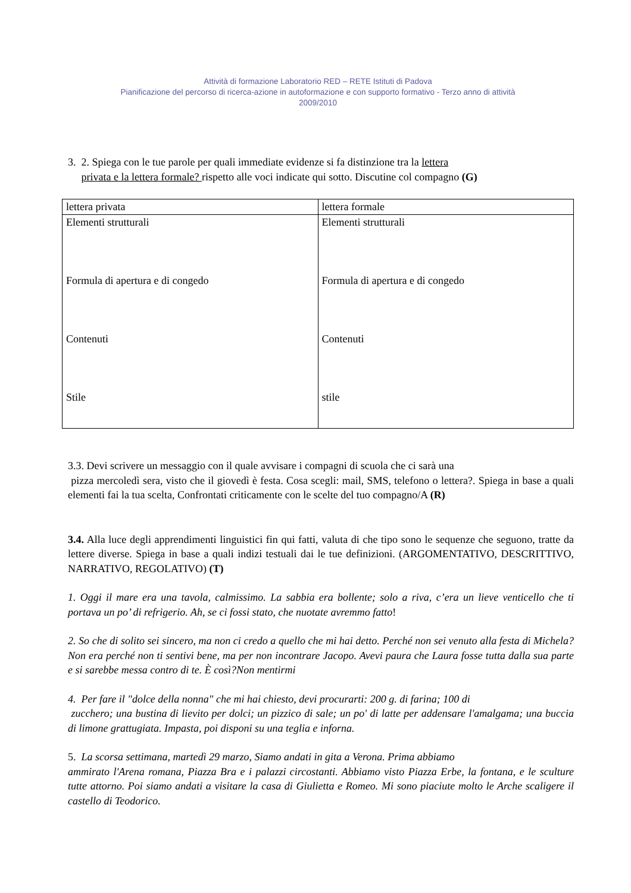Attività di formazione Laboratorio RED – RETE Istituti di Padova
Pianificazione del percorso di ricerca-azione in autoformazione e con supporto formativo - Terzo anno di attività
2009/2010
3. 2. Spiega con le tue parole per quali immediate evidenze si fa distinzione tra la lettera
privata e la lettera formale? rispetto alle voci indicate qui sotto. Discutine col compagno (G)
| lettera privata | lettera formale |
| Elementi strutturali Formula di apertura e di congedo Contenuti Stile | Elementi strutturali Formula di apertura e di congedo Contenuti stile |
3.3. Devi scrivere un messaggio con il quale avvisare i compagni di scuola che ci sarà una
pizza mercoledì sera, visto che il giovedì è festa. Cosa scegli: mail, SMS, telefono o lettera?. Spiega in base a quali elementi fai la tua scelta, Confrontati criticamente con le scelte del tuo compagno/A (R)
3.4. Alla luce degli apprendimenti linguistici fin qui fatti, valuta di che tipo sono le sequenze che seguono, tratte da lettere diverse. Spiega in base a quali indizi testuali dai le tue definizioni. (ARGOMENTATIVO, DESCRITTIVO, NARRATIVO, REGOLATIVO) (T)
1. Oggi il mare era una tavola, calmissimo. La sabbia era bollente; solo a riva, c’era un lieve venticello che ti portava un po’ di refrigerio. Ah, se ci fossi stato, che nuotate avremmo fatto!
2. So che di solito sei sincero, ma non ci credo a quello che mi hai detto. Perché non sei venuto alla festa di Michela? Non era perché non ti sentivi bene, ma per non incontrare Jacopo. Avevi paura che Laura fosse tutta dalla sua parte e si sarebbe messa contro di te. È così?Non mentirmi
4. Per fare il "dolce della nonna" che mi hai chiesto, devi procurarti: 200 g. di farina; 100 di
zucchero; una bustina di lievito per dolci; un pizzico di sale; un po' di latte per addensare l'amalgama; una buccia di limone grattugiata. Impasta, poi disponi su una teglia e inforna.
5. La scorsa settimana, martedì 29 marzo, Siamo andati in gita a Verona. Prima abbiamo
ammirato l'Arena romana, Piazza Bra e i palazzi circostanti. Abbiamo visto Piazza Erbe, la fontana, e le sculture tutte attorno. Poi siamo andati a visitare la casa di Giulietta e Romeo. Mi sono piaciute molto le Arche scaligere il castello di Teodorico.